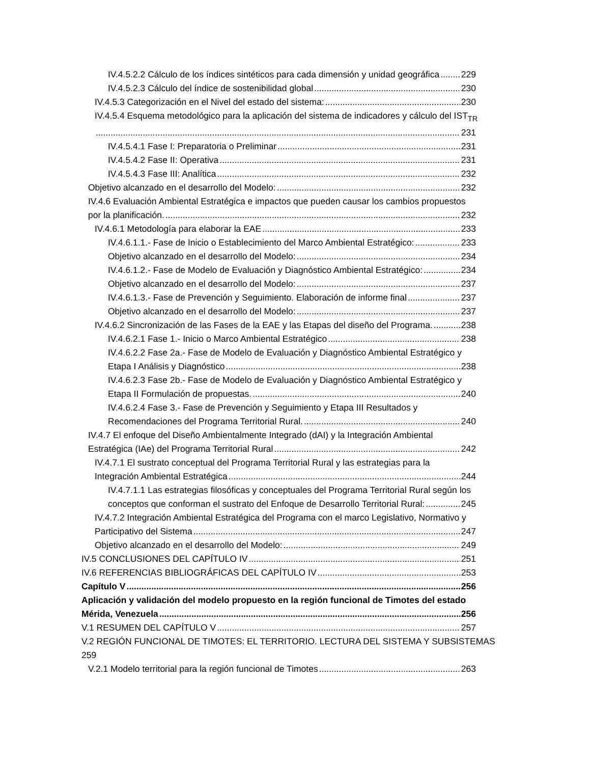IV.4.5.2.2 Cálculo de los índices sintéticos para cada dimensión y unidad geográfica 229
IV.4.5.2.3 Cálculo del índice de sostenibilidad global 230
IV.4.5.3 Categorización en el Nivel del estado del sistema: 230
IV.4.5.4 Esquema metodológico para la aplicación del sistema de indicadores y cálculo del IST<sub>TR</sub>
231
IV.4.5.4.1 Fase I: Preparatoria o Preliminar 231
IV.4.5.4.2 Fase II: Operativa 231
IV.4.5.4.3 Fase III: Analítica 232
Objetivo alcanzado en el desarrollo del Modelo: 232
IV.4.6 Evaluación Ambiental Estratégica e impactos que pueden causar los cambios propuestos
por la planificación. 232
IV.4.6.1 Metodología para elaborar la EAE 233
IV.4.6.1.1.- Fase de Inicio o Establecimiento del Marco Ambiental Estratégico: 233
Objetivo alcanzado en el desarrollo del Modelo: 234
IV.4.6.1.2.- Fase de Modelo de Evaluación y Diagnóstico Ambiental Estratégico: 234
Objetivo alcanzado en el desarrollo del Modelo: 237
IV.4.6.1.3.- Fase de Prevención y Seguimiento. Elaboración de informe final 237
Objetivo alcanzado en el desarrollo del Modelo: 237
IV.4.6.2 Sincronización de las Fases de la EAE y las Etapas del diseño del Programa. 238
IV.4.6.2.1 Fase 1.- Inicio o Marco Ambiental Estratégico 238
IV.4.6.2.2 Fase 2a.- Fase de Modelo de Evaluación y Diagnóstico Ambiental Estratégico y
Etapa I Análisis y Diagnóstico 238
IV.4.6.2.3 Fase 2b.- Fase de Modelo de Evaluación y Diagnóstico Ambiental Estratégico y
Etapa II Formulación de propuestas. 240
IV.4.6.2.4 Fase 3.- Fase de Prevención y Seguimiento y Etapa III Resultados y
Recomendaciones del Programa Territorial Rural. 240
IV.4.7 El enfoque del Diseño Ambientalmente Integrado (dAI) y la Integración Ambiental
Estratégica (IAe) del Programa Territorial Rural 242
IV.4.7.1 El sustrato conceptual del Programa Territorial Rural y las estrategias para la
Integración Ambiental Estratégica 244
IV.4.7.1.1 Las estrategias filosóficas y conceptuales del Programa Territorial Rural según los
conceptos que conforman el sustrato del Enfoque de Desarrollo Territorial Rural: 245
IV.4.7.2 Integración Ambiental Estratégica del Programa con el marco Legislativo, Normativo y
Participativo del Sistema 247
Objetivo alcanzado en el desarrollo del Modelo: 249
IV.5 CONCLUSIONES DEL CAPÍTULO IV 251
IV.6 REFERENCIAS BIBLIOGRÁFICAS DEL CAPÍTULO IV 253
Capítulo V 256
Aplicación y validación del modelo propuesto en la región funcional de Timotes del estado
Mérida, Venezuela 256
V.1 RESUMEN DEL CAPÍTULO V 257
V.2 REGIÓN FUNCIONAL DE TIMOTES: EL TERRITORIO. LECTURA DEL SISTEMA Y SUBSISTEMAS 259
V.2.1 Modelo territorial para la región funcional de Timotes 263